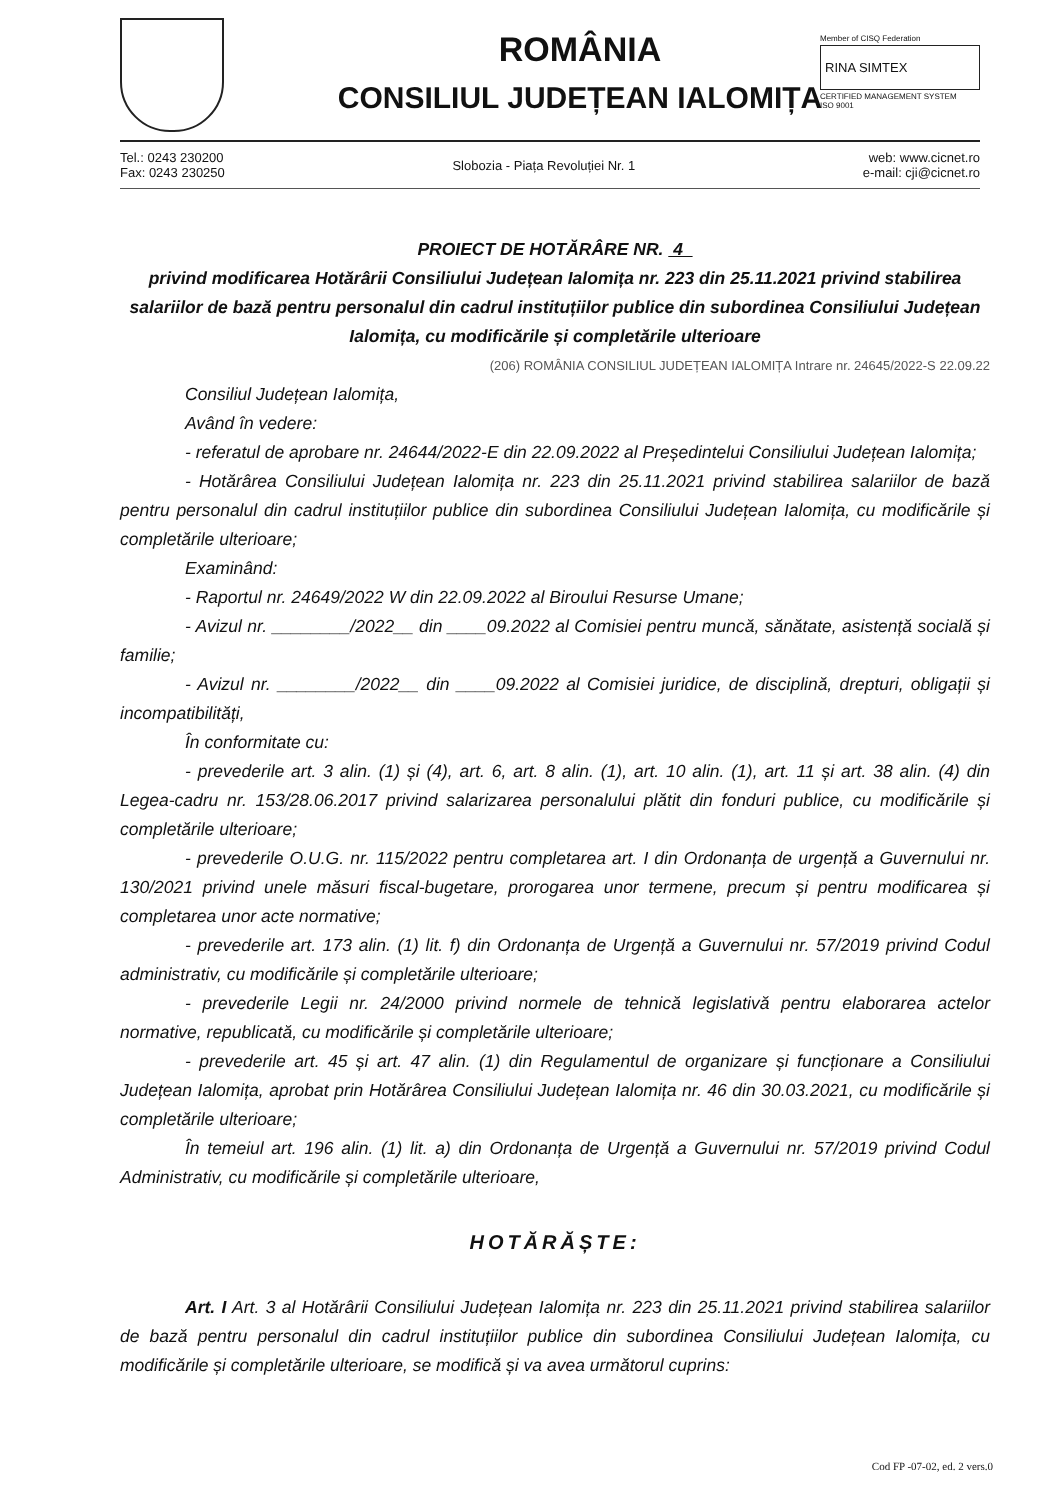ROMÂNIA
CONSILIUL JUDEȚEAN IALOMIȚA
Member of CISQ Federation
RINA SIMTEX
CERTIFIED MANAGEMENT SYSTEM
ISO 9001
Tel.: 0243 230200
Fax: 0243 230250
Slobozia - Piața Revoluției Nr. 1
web: www.cicnet.ro
e-mail: cji@cicnet.ro
PROIECT DE HOTĂRÂRE NR. 4
privind modificarea Hotărârii Consiliului Județean Ialomița nr. 223 din 25.11.2021 privind stabilirea salariilor de bază pentru personalul din cadrul instituțiilor publice din subordinea Consiliului Județean Ialomița, cu modificările și completările ulterioare
(206) ROMÂNIA CONSILIUL JUDEȚEAN IALOMIȚA Intrare nr. 24645/2022-S 22.09.22
Consiliul Județean Ialomița,
Având în vedere:
- referatul de aprobare nr. 24644/2022-E din 22.09.2022 al Președintelui Consiliului Județean Ialomița;
- Hotărârea Consiliului Județean Ialomița nr. 223 din 25.11.2021 privind stabilirea salariilor de bază pentru personalul din cadrul instituțiilor publice din subordinea Consiliului Județean Ialomița, cu modificările și completările ulterioare;
Examinând:
- Raportul nr. 24649/2022 W din 22.09.2022 al Biroului Resurse Umane;
- Avizul nr. ________/2022__ din ____09.2022 al Comisiei pentru muncă, sănătate, asistență socială și familie;
- Avizul nr. ________/2022__ din ____09.2022 al Comisiei juridice, de disciplină, drepturi, obligații și incompatibilități,
În conformitate cu:
- prevederile art. 3 alin. (1) și (4), art. 6, art. 8 alin. (1), art. 10 alin. (1), art. 11 și art. 38 alin. (4) din Legea-cadru nr. 153/28.06.2017 privind salarizarea personalului plătit din fonduri publice, cu modificările și completările ulterioare;
- prevederile O.U.G. nr. 115/2022 pentru completarea art. I din Ordonanța de urgență a Guvernului nr. 130/2021 privind unele măsuri fiscal-bugetare, prorogarea unor termene, precum și pentru modificarea și completarea unor acte normative;
- prevederile art. 173 alin. (1) lit. f) din Ordonanța de Urgență a Guvernului nr. 57/2019 privind Codul administrativ, cu modificările și completările ulterioare;
- prevederile Legii nr. 24/2000 privind normele de tehnică legislativă pentru elaborarea actelor normative, republicată, cu modificările și completările ulterioare;
- prevederile art. 45 și art. 47 alin. (1) din Regulamentul de organizare și funcționare a Consiliului Județean Ialomița, aprobat prin Hotărârea Consiliului Județean Ialomița nr. 46 din 30.03.2021, cu modificările și completările ulterioare;
În temeiul art. 196 alin. (1) lit. a) din Ordonanța de Urgență a Guvernului nr. 57/2019 privind Codul Administrativ, cu modificările și completările ulterioare,
HOTĂRĂȘTE:
Art. I Art. 3 al Hotărârii Consiliului Județean Ialomița nr. 223 din 25.11.2021 privind stabilirea salariilor de bază pentru personalul din cadrul instituțiilor publice din subordinea Consiliului Județean Ialomița, cu modificările și completările ulterioare, se modifică și va avea următorul cuprins:
Cod FP -07-02, ed. 2 vers.0